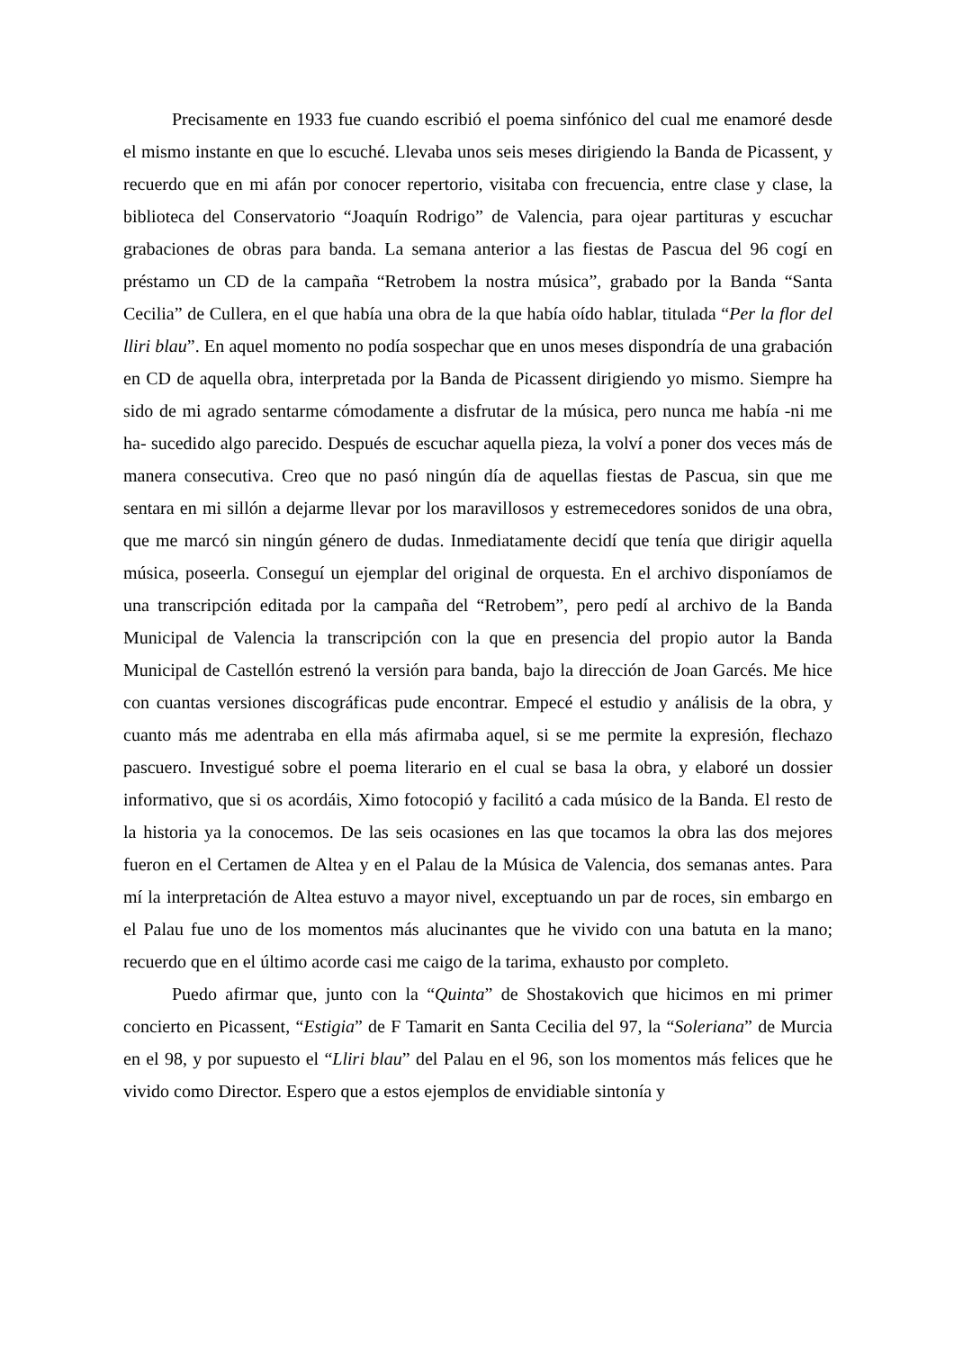Precisamente en 1933 fue cuando escribió el poema sinfónico del cual me enamoré desde el mismo instante en que lo escuché. Llevaba unos seis meses dirigiendo la Banda de Picassent, y recuerdo que en mi afán por conocer repertorio, visitaba con frecuencia, entre clase y clase, la biblioteca del Conservatorio “Joaquín Rodrigo” de Valencia, para ojear partituras y escuchar grabaciones de obras para banda. La semana anterior a las fiestas de Pascua del 96 cogí en préstamo un CD de la campaña “Retrobem la nostra música”, grabado por la Banda “Santa Cecilia” de Cullera, en el que había una obra de la que había oído hablar, titulada “Per la flor del lliri blau”. En aquel momento no podía sospechar que en unos meses dispondría de una grabación en CD de aquella obra, interpretada por la Banda de Picassent dirigiendo yo mismo. Siempre ha sido de mi agrado sentarme cómodamente a disfrutar de la música, pero nunca me había -ni me ha- sucedido algo parecido. Después de escuchar aquella pieza, la volví a poner dos veces más de manera consecutiva. Creo que no pasó ningún día de aquellas fiestas de Pascua, sin que me sentara en mi sillón a dejarme llevar por los maravillosos y estremecedores sonidos de una obra, que me marcó sin ningún género de dudas. Inmediatamente decidí que tenía que dirigir aquella música, poseerla. Conseguí un ejemplar del original de orquesta. En el archivo disponíamos de una transcripción editada por la campaña del “Retrobem”, pero pedí al archivo de la Banda Municipal de Valencia la transcripción con la que en presencia del propio autor la Banda Municipal de Castellón estrenó la versión para banda, bajo la dirección de Joan Garcés. Me hice con cuantas versiones discográficas pude encontrar. Empecé el estudio y análisis de la obra, y cuanto más me adentraba en ella más afirmaba aquel, si se me permite la expresión, flechazo pascuero. Investigué sobre el poema literario en el cual se basa la obra, y elaboré un dossier informativo, que si os acordáis, Ximo fotocopió y facilitó a cada músico de la Banda. El resto de la historia ya la conocemos. De las seis ocasiones en las que tocamos la obra las dos mejores fueron en el Certamen de Altea y en el Palau de la Música de Valencia, dos semanas antes. Para mí la interpretación de Altea estuvo a mayor nivel, exceptuando un par de roces, sin embargo en el Palau fue uno de los momentos más alucinantes que he vivido con una batuta en la mano; recuerdo que en el último acorde casi me caigo de la tarima, exhausto por completo.
Puedo afirmar que, junto con la “Quinta” de Shostakovich que hicimos en mi primer concierto en Picassent, “Estigia” de F Tamarit en Santa Cecilia del 97, la “Soleriana” de Murcia en el 98, y por supuesto el “Lliri blau” del Palau en el 96, son los momentos más felices que he vivido como Director. Espero que a estos ejemplos de envidiable sintonía y